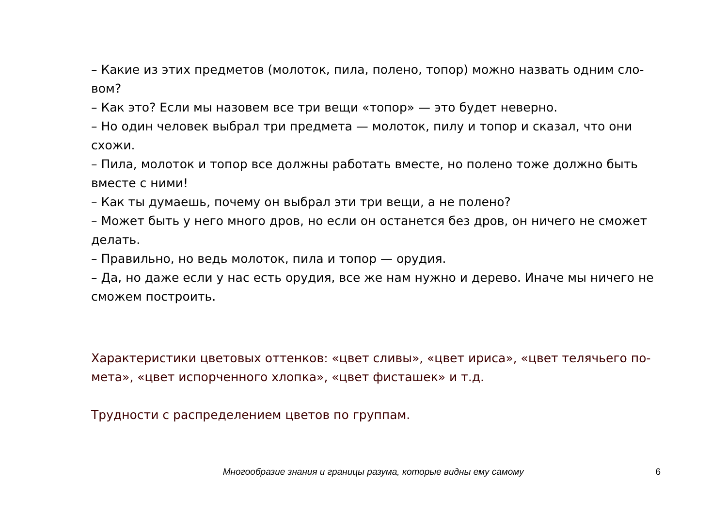– Какие из этих предметов (молоток, пила, полено, топор) можно назвать одним сло-вом?
– Как это? Если мы назовем все три вещи «топор» — это будет неверно.
– Но один человек выбрал три предмета — молоток, пилу и топор и сказал, что они схожи.
– Пила, молоток и топор все должны работать вместе, но полено тоже должно быть вместе с ними!
– Как ты думаешь, почему он выбрал эти три вещи, а не полено?
– Может быть у него много дров, но если он останется без дров, он ничего не сможет делать.
– Правильно, но ведь молоток, пила и топор — орудия.
– Да, но даже если у нас есть орудия, все же нам нужно и дерево. Иначе мы ничего не сможем построить.
Характеристики цветовых оттенков: «цвет сливы», «цвет ириса», «цвет телячьего по-мета», «цвет испорченного хлопка», «цвет фисташек» и т.д.
Трудности с распределением цветов по группам.
Многообразие знания и границы разума, которые видны ему самому 6